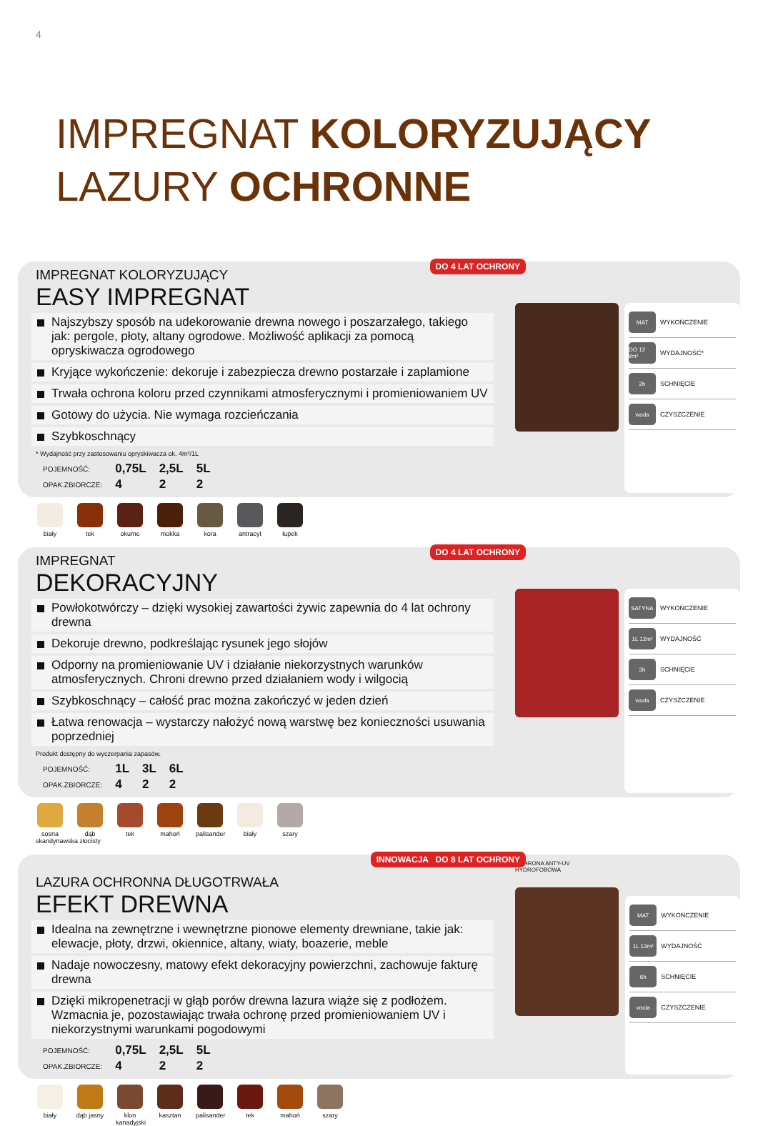4
IMPREGNAT KOLORYZUJĄCY
LAZURY OCHRONNE
DO 4 LAT OCHRONY
IMPREGNAT KOLORYZUJĄCY
EASY IMPREGNAT
Najszybszy sposób na udekorowanie drewna nowego i poszarzałego, takiego jak: pergole, płoty, altany ogrodowe. Możliwość aplikacji za pomocą opryskiwacza ogrodowego
Kryjące wykończenie: dekoruje i zabezpiecza drewno postarzałe i zaplamione
Trwała ochrona koloru przed czynnikami atmosferycznymi i promieniowaniem UV
Gotowy do użycia. Nie wymaga rozcieńczania
Szybkoschnący
* Wydajność przy zastosowaniu opryskiwacza ok. 4m²/1L
| POJEMNOŚĆ: | 0,75L | 2,5L | 5L |
| OPAK.ZBIORCZE: | 4 | 2 | 2 |
MAT WYKOŃCZENIE
DO 12 l/m² WYDAJNOŚĆ*
2h SCHNIĘCIE
woda CZYSZCZENIE
biały tek okume mokka kora antracyt
łupek
DO 4 LAT OCHRONY
IMPREGNAT
DEKORACYJNY
Powłokotwórczy – dzięki wysokiej zawartości żywic zapewnia do 4 lat ochrony drewna
Dekoruje drewno, podkreślając rysunek jego słojów
Odporny na promieniowanie UV i działanie niekorzystnych warunków atmosferycznych. Chroni drewno przed działaniem wody i wilgocią
Szybkoschnący – całość prac można zakończyć w jeden dzień
Łatwa renowacja – wystarczy nałożyć nową warstwę bez konieczności usuwania poprzedniej
Produkt dostępny do wyczerpania zapasów.
| POJEMNOŚĆ: | 1L | 3L | 6L |
| OPAK.ZBIORCZE: | 4 | 2 | 2 |
SATYNA WYKOŃCZENIE
1L 12m² WYDAJNOŚĆ
3h SCHNIĘCIE
woda CZYSZCZENIE
sosna skandynawska
dąb złocisty
tek mahoń palisander
biały szary
INNOWACJA DO 8 LAT OCHRONY
LAZURA OCHRONNA DŁUGOTRWAŁA
EFEKT DREWNA
Idealna na zewnętrzne i wewnętrzne pionowe elementy drewniane, takie jak: elewacje, płoty, drzwi, okiennice, altany, wiaty, boazerie, meble
Nadaje nowoczesny, matowy efekt dekoracyjny powierzchni, zachowuje fakturę drewna
Dzięki mikropenetracji w głąb porów drewna lazura wiąże się z podłożem. Wzmacnia je, pozostawiając trwała ochronę przed promieniowaniem UV i niekorzystnymi warunkami pogodowymi
| POJEMNOŚĆ: | 0,75L | 2,5L | 5L |
| OPAK.ZBIORCZE: | 4 | 2 | 2 |
OCHRONA ANTY-UV HYDROFOBOWA
MAT WYKOŃCZENIE
1L 13m² WYDAJNOŚĆ
6h SCHNIĘCIE
woda CZYSZCZENIE
biały dąb jasny
klon kanadyjski
kasztan palisander
tek mahoń szary